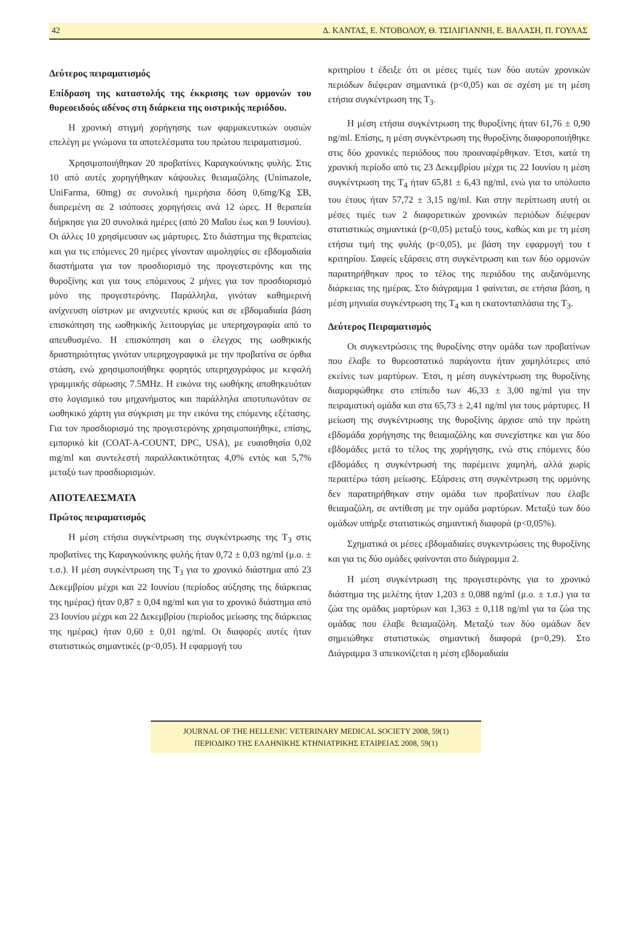42 Δ. ΚΑΝΤΑΣ, Ε. ΝΤΟΒΟΛΟΥ, Θ. ΤΣΙΛΙΓΙΑΝΝΗ, Ε. ΒΑΛΑΣΗ, Π. ΓΟΥΛΑΣ
Δεύτερος πειραματισμός
Επίδραση της καταστολής της έκκρισης των ορμονών του θυρεοειδούς αδένος στη διάρκεια της οιστρικής περιόδου.
Η χρονική στιγμή χορήγησης των φαρμακευτικών ουσιών επελέγη με γνώμονα τα αποτελέσματα του πρώτου πειραματισμού.
Χρησιμοποιήθηκαν 20 προβατίνες Καραγκούνικης φυλής. Στις 10 από αυτές χορηγήθηκαν κάψουλες θειαμαζόλης (Unimazole, UniFarma, 60mg) σε συνολική ημερήσια δόση 0,6mg/Kg ΣΒ, διαιρεμένη σε 2 ισόποσες χορηγήσεις ανά 12 ώρες. Η θεραπεία διήρκησε για 20 συνολικά ημέρες (από 20 Μαΐου έως και 9 Ιουνίου). Οι άλλες 10 χρησίμευσαν ως μάρτυρες. Στο διάστημα της θεραπείας και για τις επόμενες 20 ημέρες γίνονταν αιμοληψίες σε εβδομαδιαία διαστήματα για τον προσδιορισμό της προγεστερόνης και της θυροξίνης και για τους επόμενους 2 μήνες για τον προσδιορισμό μόνο της προγεστερόνης. Παράλληλα, γινόταν καθημερινή ανίχνευση οίστρων με ανιχνευτές κριούς και σε εβδομαδιαία βάση επισκόπηση της ωοθηκικής λειτουργίας με υπερηχογραφία από το απευθυσμένο. Η επισκόπηση και ο έλεγχος της ωοθηκικής δραστηριότητας γινόταν υπερηχογραφικά με την προβατίνα σε όρθια στάση, ενώ χρησιμοποιήθηκε φορητός υπερηχογράφος με κεφαλή γραμμικής σάρωσης 7.5MHz. Η εικόνα της ωοθήκης αποθηκευόταν στο λογισμικό του μηχανήματος και παράλληλα αποτυπωνόταν σε ωοθηκικό χάρτη για σύγκριση με την εικόνα της επόμενης εξέτασης. Για τον προσδιορισμό της προγεστερόνης χρησιμοποιήθηκε, επίσης, εμπορικό kit (COAT-A-COUNT, DPC, USA), με ευαισθησία 0,02 mg/ml και συντελεστή παραλλακτικότητας 4,0% εντός και 5,7% μεταξύ των προσδιορισμών.
ΑΠΟΤΕΛΕΣΜΑΤΑ
Πρώτος πειραματισμός
Η μέση ετήσια συγκέντρωση της συγκέντρωσης της T<sub>3</sub> στις προβατίνες της Καραγκούνικης φυλής ήταν 0,72 ± 0,03 ng/ml (μ.ο. ± τ.σ.). Η μέση συγκέντρωση της T<sub>3</sub> για το χρονικό διάστημα από 23 Δεκεμβρίου μέχρι και 22 Ιουνίου (περίοδος αύξησης της διάρκειας της ημέρας) ήταν 0,87 ± 0,04 ng/ml και για το χρονικό διάστημα από 23 Ιουνίου μέχρι και 22 Δεκεμβρίου (περίοδος μείωσης της διάρκειας της ημέρας) ήταν 0,60 ± 0,01 ng/ml. Οι διαφορές αυτές ήταν στατιστικώς σημαντικές (p<0,05). Η εφαρμογή του
κριτηρίου t έδειξε ότι οι μέσες τιμές των δύο αυτών χρονικών περιόδων διέφεραν σημαντικά (p<0,05) και σε σχέση με τη μέση ετήσια συγκέντρωση της T<sub>3</sub>.
Η μέση ετήσια συγκέντρωση της θυροξίνης ήταν 61,76 ± 0,90 ng/ml. Επίσης, η μέση συγκέντρωση της θυροξίνης διαφοροποιήθηκε στις δύο χρονικές περιόδους που προαναφέρθηκαν. Έτσι, κατά τη χρονική περίοδο από τις 23 Δεκεμβρίου μέχρι τις 22 Ιουνίου η μέση συγκέντρωση της T<sub>4</sub> ήταν 65,81 ± 6,43 ng/ml, ενώ για το υπόλοιπο του έτους ήταν 57,72 ± 3,15 ng/ml. Και στην περίπτωση αυτή οι μέσες τιμές των 2 διαφορετικών χρονικών περιόδων διέφεραν στατιστικώς σημαντικά (p<0,05) μεταξύ τους, καθώς και με τη μέση ετήσια τιμή της φυλής (p<0,05), με βάση την εφαρμογή του t κριτηρίου. Σαφείς εξάρσεις στη συγκέντρωση και των δύο ορμονών παρατηρήθηκαν προς το τέλος της περιόδου της αυξανόμενης διάρκειας της ημέρας. Στο διάγραμμα 1 φαίνεται, σε ετήσια βάση, η μέση μηνιαία συγκέντρωση της T<sub>4</sub> και η εκατονταπλάσια της T<sub>3</sub>.
Δεύτερος Πειραματισμός
Οι συγκεντρώσεις της θυροξίνης στην ομάδα των προβατίνων που έλαβε το θυρεοστατικό παράγοντα ήταν χαμηλότερες από εκείνες των μαρτύρων. Έτσι, η μέση συγκέντρωση της θυροξίνης διαμορφώθηκε στο επίπεδο των 46,33 ± 3,00 ng/ml για την πειραματική ομάδα και στα 65,73 ± 2,41 ng/ml για τους μάρτυρες. Η μείωση της συγκέντρωσης της θυροξίνης άρχισε από την πρώτη εβδομάδα χορήγησης της θειαμαζόλης και συνεχίστηκε και για δύο εβδομάδες μετά το τέλος της χορήγησης, ενώ στις επόμενες δύο εβδομάδες η συγκέντρωσή της παρέμεινε χαμηλή, αλλά χωρίς περαιτέρω τάση μείωσης. Εξάρσεις στη συγκέντρωση της ορμόνης δεν παρατηρήθηκαν στην ομάδα των προβατίνων που έλαβε θειαμαζόλη, σε αντίθεση με την ομάδα μαρτύρων. Μεταξύ των δύο ομάδων υπήρξε στατιστικώς σημαντική διαφορά (p<0,05%).
Σχηματικά οι μέσες εβδομαδιαίες συγκεντρώσεις της θυροξίνης και για τις δύο ομάδες φαίνονται στο διάγραμμα 2.
Η μέση συγκέντρωση της προγεστερόνης για το χρονικό διάστημα της μελέτης ήταν 1,203 ± 0,088 ng/ml (μ.ο. ± τ.σ.) για τα ζώα της ομάδας μαρτύρων και 1,363 ± 0,118 ng/ml για τα ζώα της ομάδας που έλαβε θειαμαζόλη. Μεταξύ των δύο ομάδων δεν σημειώθηκε στατιστικώς σημαντική διαφορά (p=0,29). Στο Διάγραμμα 3 απεικονίζεται η μέση εβδομαδιαία
JOURNAL OF THE HELLENIC VETERINARY MEDICAL SOCIETY 2008, 59(1)
ΠΕΡΙΟΔΙΚΟ ΤΗΣ ΕΛΛΗΝΙΚΗΣ ΚΤΗΝΙΑΤΡΙΚΗΣ ΕΤΑΙΡΕΙΑΣ 2008, 59(1)